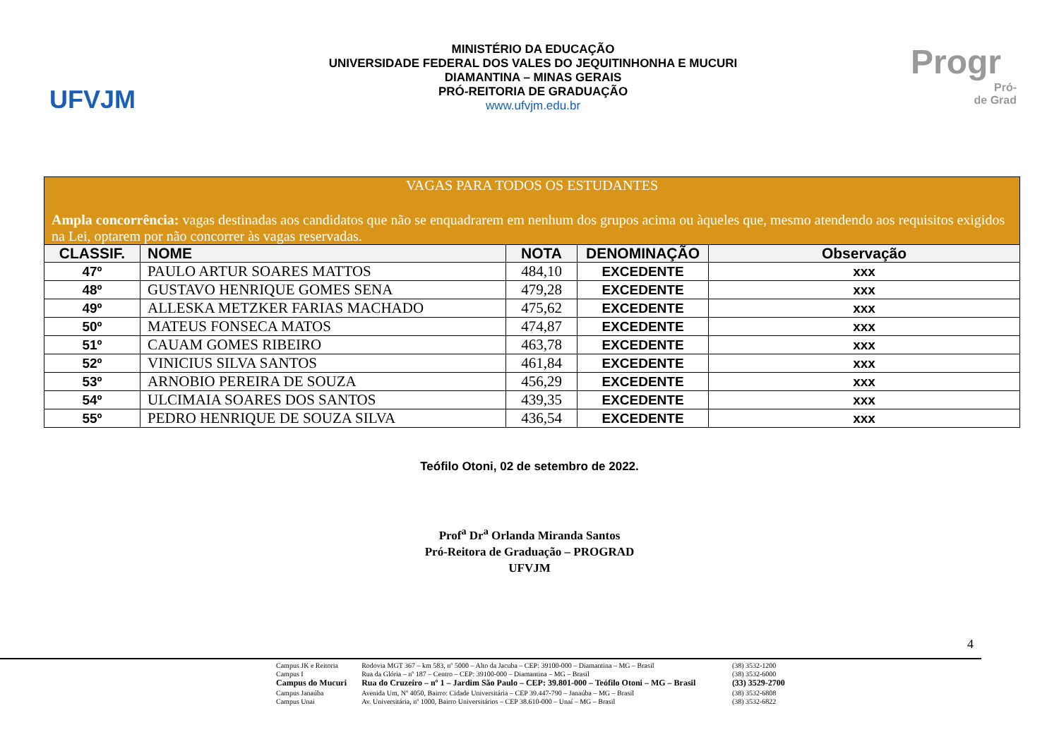UFVJM
MINISTÉRIO DA EDUCAÇÃO
UNIVERSIDADE FEDERAL DOS VALES DO JEQUITINHONHA E MUCURI
DIAMANTINA – MINAS GERAIS
PRÓ-REITORIA DE GRADUAÇÃO
www.ufvjm.edu.br
Progr
Pró-
de Grad
| VAGAS PARA TODOS OS ESTUDANTES Ampla concorrência: vagas destinadas aos candidatos que não se enquadrarem em nenhum dos grupos acima ou àqueles que, mesmo atendendo aos requisitos exigidos na Lei, optarem por não concorrer às vagas reservadas. | | | | |
| CLASSIF. | NOME | NOTA | DENOMINAÇÃO | Observação |
| 47º | PAULO ARTUR SOARES MATTOS | 484,10 | EXCEDENTE | xxx |
| 48º | GUSTAVO HENRIQUE GOMES SENA | 479,28 | EXCEDENTE | xxx |
| 49º | ALLESKA METZKER FARIAS MACHADO | 475,62 | EXCEDENTE | xxx |
| 50º | MATEUS FONSECA MATOS | 474,87 | EXCEDENTE | xxx |
| 51º | CAUAM GOMES RIBEIRO | 463,78 | EXCEDENTE | xxx |
| 52º | VINICIUS SILVA SANTOS | 461,84 | EXCEDENTE | xxx |
| 53º | ARNOBIO PEREIRA DE SOUZA | 456,29 | EXCEDENTE | xxx |
| 54º | ULCIMAIA SOARES DOS SANTOS | 439,35 | EXCEDENTE | xxx |
| 55º | PEDRO HENRIQUE DE SOUZA SILVA | 436,54 | EXCEDENTE | xxx |
Teófilo Otoni, 02 de setembro de 2022.
Prof<sup>a</sup> Dr<sup>a</sup> Orlanda Miranda Santos
Pró-Reitora de Graduação – PROGRAD
UFVJM
4
| Campus JK e Reitoria | Rodovia MGT 367 – km 583, nº 5000 – Alto da Jacuba – CEP: 39100-000 – Diamantina – MG – Brasil | (38) 3532-1200 |
| Campus I | Rua da Glória – nº 187 – Centro – CEP: 39100-000 – Diamantina – MG – Brasil | (38) 3532-6000 |
| Campus do Mucuri | Rua do Cruzeiro – nº 1 – Jardim São Paulo – CEP: 39.801-000 – Teófilo Otoni – MG – Brasil | (33) 3529-2700 |
| Campus Janaúba | Avenida Um, Nº 4050, Bairro: Cidade Universitária – CEP 39.447-790 – Janaúba – MG – Brasil | (38) 3532-6808 |
| Campus Unai | Av. Universitária, nº 1000, Bairro Universitários – CEP 38.610-000 – Unaí – MG – Brasil | (38) 3532-6822 |